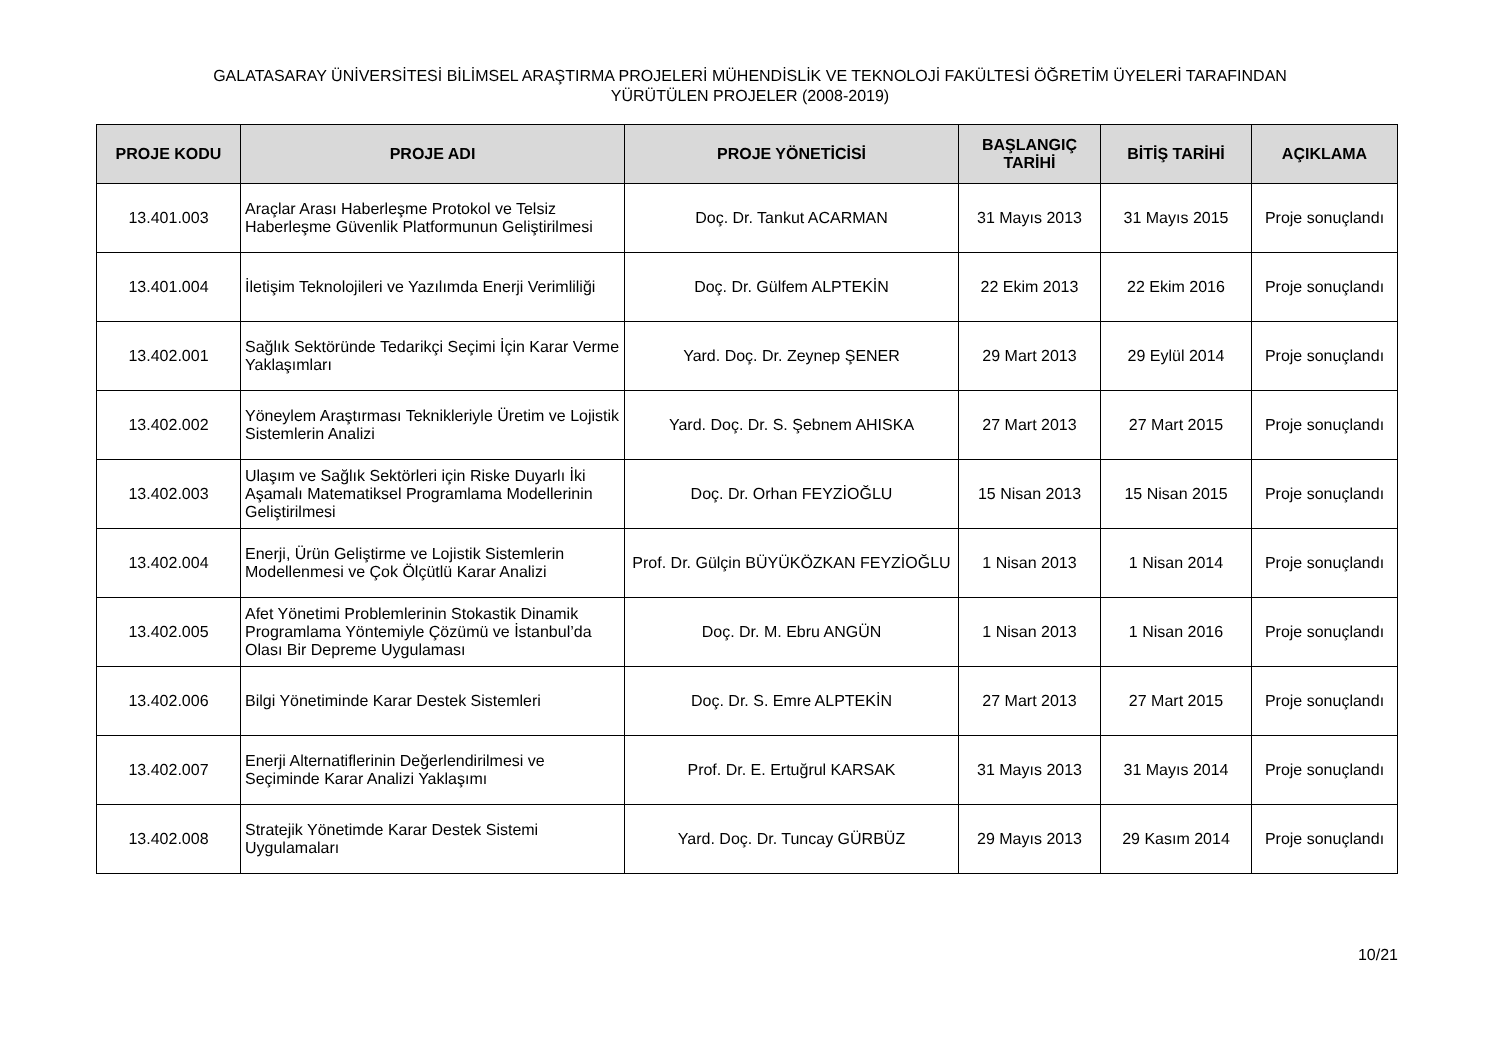GALATASARAY ÜNİVERSİTESİ BİLİMSEL ARAŞTIRMA PROJELERİ MÜHENDİSLİK VE TEKNOLOJİ FAKÜLTESİ ÖĞRETİM ÜYELERİ TARAFINDAN
YÜRÜTÜLEN PROJELER (2008-2019)
| PROJE KODU | PROJE ADI | PROJE YÖNETİCİSİ | BAŞLANGIÇ TARİHİ | BİTİŞ TARİHİ | AÇIKLAMA |
| --- | --- | --- | --- | --- | --- |
| 13.401.003 | Araçlar Arası Haberleşme Protokol ve Telsiz Haberleşme Güvenlik Platformunun Geliştirilmesi | Doç. Dr. Tankut ACARMAN | 31 Mayıs 2013 | 31 Mayıs 2015 | Proje sonuçlandı |
| 13.401.004 | İletişim Teknolojileri ve Yazılımda Enerji Verimliliği | Doç. Dr. Gülfem ALPTEKİN | 22 Ekim 2013 | 22 Ekim 2016 | Proje sonuçlandı |
| 13.402.001 | Sağlık Sektöründe Tedarikçi Seçimi İçin Karar Verme Yaklaşımları | Yard. Doç. Dr. Zeynep ŞENER | 29 Mart 2013 | 29 Eylül 2014 | Proje sonuçlandı |
| 13.402.002 | Yöneylem Araştırması Teknikleriyle Üretim ve Lojistik Sistemlerin Analizi | Yard. Doç. Dr. S. Şebnem AHISKA | 27 Mart 2013 | 27 Mart 2015 | Proje sonuçlandı |
| 13.402.003 | Ulaşım ve Sağlık Sektörleri için Riske Duyarlı İki Aşamalı Matematiksel Programlama Modellerinin Geliştirilmesi | Doç. Dr. Orhan FEYZİOĞLU | 15 Nisan 2013 | 15 Nisan 2015 | Proje sonuçlandı |
| 13.402.004 | Enerji, Ürün Geliştirme ve Lojistik Sistemlerin Modellenmesi ve Çok Ölçütlü Karar Analizi | Prof. Dr. Gülçin BÜYÜKÖZKAN FEYZİOĞLU | 1 Nisan 2013 | 1 Nisan 2014 | Proje sonuçlandı |
| 13.402.005 | Afet Yönetimi Problemlerinin Stokastik Dinamik Programlama Yöntemiyle Çözümü ve İstanbul’da Olası Bir Depreme Uygulaması | Doç. Dr. M. Ebru ANGÜN | 1 Nisan 2013 | 1 Nisan 2016 | Proje sonuçlandı |
| 13.402.006 | Bilgi Yönetiminde Karar Destek Sistemleri | Doç. Dr. S. Emre ALPTEKİN | 27 Mart 2013 | 27 Mart 2015 | Proje sonuçlandı |
| 13.402.007 | Enerji Alternatiflerinin Değerlendirilmesi ve Seçiminde Karar Analizi Yaklaşımı | Prof. Dr. E. Ertuğrul KARSAK | 31 Mayıs 2013 | 31 Mayıs 2014 | Proje sonuçlandı |
| 13.402.008 | Stratejik Yönetimde Karar Destek Sistemi Uygulamaları | Yard. Doç. Dr. Tuncay GÜRBÜZ | 29 Mayıs 2013 | 29 Kasım 2014 | Proje sonuçlandı |
10/21